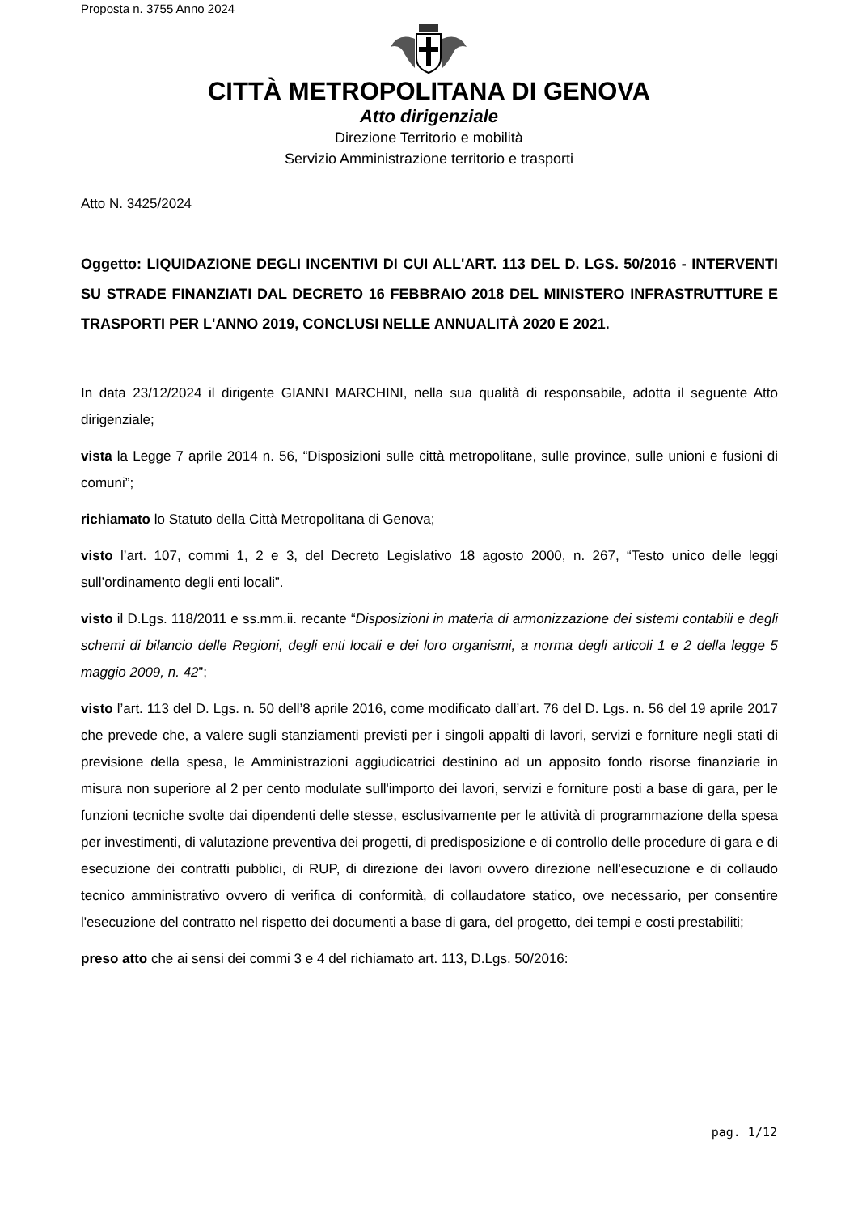Proposta n. 3755 Anno 2024
CITTÀ METROPOLITANA DI GENOVA
Atto dirigenziale
Direzione Territorio e mobilità
Servizio Amministrazione territorio e trasporti
Atto N. 3425/2024
Oggetto: LIQUIDAZIONE DEGLI INCENTIVI DI CUI ALL'ART. 113 DEL D. LGS. 50/2016 - INTERVENTI SU STRADE FINANZIATI DAL DECRETO 16 FEBBRAIO 2018 DEL MINISTERO INFRASTRUTTURE E TRASPORTI PER L'ANNO 2019, CONCLUSI NELLE ANNUALITÀ 2020 E 2021.
In data 23/12/2024 il dirigente GIANNI MARCHINI, nella sua qualità di responsabile, adotta il seguente Atto dirigenziale;
vista la Legge 7 aprile 2014 n. 56, “Disposizioni sulle città metropolitane, sulle province, sulle unioni e fusioni di comuni”;
richiamato lo Statuto della Città Metropolitana di Genova;
visto l’art. 107, commi 1, 2 e 3, del Decreto Legislativo 18 agosto 2000, n. 267, “Testo unico delle leggi sull’ordinamento degli enti locali”.
visto il D.Lgs. 118/2011 e ss.mm.ii. recante “Disposizioni in materia di armonizzazione dei sistemi contabili e degli schemi di bilancio delle Regioni, degli enti locali e dei loro organismi, a norma degli articoli 1 e 2 della legge 5 maggio 2009, n. 42”;
visto l’art. 113 del D. Lgs. n. 50 dell’8 aprile 2016, come modificato dall’art. 76 del D. Lgs. n. 56 del 19 aprile 2017 che prevede che, a valere sugli stanziamenti previsti per i singoli appalti di lavori, servizi e forniture negli stati di previsione della spesa, le Amministrazioni aggiudicatrici destinino ad un apposito fondo risorse finanziarie in misura non superiore al 2 per cento modulate sull'importo dei lavori, servizi e forniture posti a base di gara, per le funzioni tecniche svolte dai dipendenti delle stesse, esclusivamente per le attività di programmazione della spesa per investimenti, di valutazione preventiva dei progetti, di predisposizione e di controllo delle procedure di gara e di esecuzione dei contratti pubblici, di RUP, di direzione dei lavori ovvero direzione nell'esecuzione e di collaudo tecnico amministrativo ovvero di verifica di conformità, di collaudatore statico, ove necessario, per consentire l'esecuzione del contratto nel rispetto dei documenti a base di gara, del progetto, dei tempi e costi prestabiliti;
preso atto che ai sensi dei commi 3 e 4 del richiamato art. 113, D.Lgs. 50/2016:
pag. 1/12